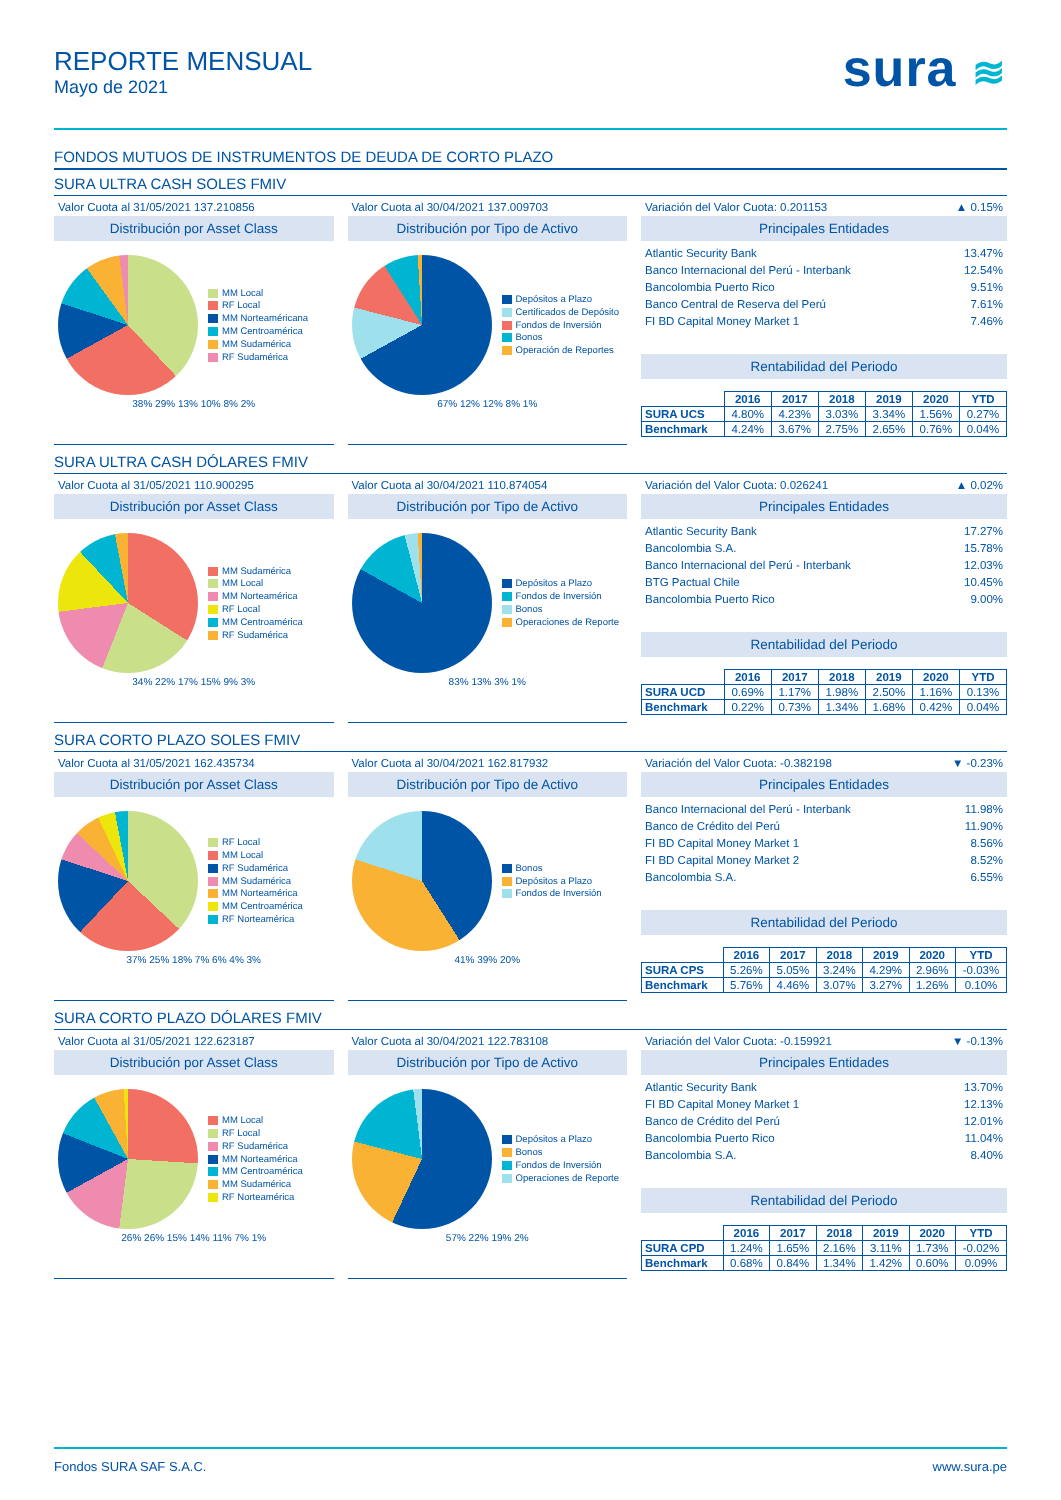REPORTE MENSUAL
Mayo de 2021
sura ≋
FONDOS MUTUOS DE INSTRUMENTOS DE DEUDA DE CORTO PLAZO
SURA ULTRA CASH SOLES FMIV
Valor Cuota al 31/05/2021 137.210856
Distribución por Asset Class
MM Local
RF Local
MM Norteaméricana
MM Centroamérica
MM Sudamérica
RF Sudamérica
38% 29% 13% 10% 8% 2%
Valor Cuota al 30/04/2021 137.009703
Distribución por Tipo de Activo
Depósitos a Plazo
Certificados de Depósito
Fondos de Inversión
Bonos
Operación de Reportes
67% 12% 12% 8% 1%
Variación del Valor Cuota: 0.201153 ▲ 0.15%
Principales Entidades
Atlantic Security Bank 13.47%
Banco Internacional del Perú - Interbank 12.54%
Bancolombia Puerto Rico 9.51%
Banco Central de Reserva del Perú 7.61%
FI BD Capital Money Market 1 7.46%
Rentabilidad del Periodo
| | 2016 | 2017 | 2018 | 2019 | 2020 | YTD |
| SURA UCS | 4.80% | 4.23% | 3.03% | 3.34% | 1.56% | 0.27% |
| Benchmark | 4.24% | 3.67% | 2.75% | 2.65% | 0.76% | 0.04% |
SURA ULTRA CASH DÓLARES FMIV
Valor Cuota al 31/05/2021 110.900295
Distribución por Asset Class
MM Sudamérica
MM Local
MM Norteamérica
RF Local
MM Centroamérica
RF Sudamérica
34% 22% 17% 15% 9% 3%
Valor Cuota al 30/04/2021 110.874054
Distribución por Tipo de Activo
Depósitos a Plazo
Fondos de Inversión
Bonos
Operaciones de Reporte
83% 13% 3% 1%
Variación del Valor Cuota: 0.026241 ▲ 0.02%
Principales Entidades
Atlantic Security Bank 17.27%
Bancolombia S.A. 15.78%
Banco Internacional del Perú - Interbank 12.03%
BTG Pactual Chile 10.45%
Bancolombia Puerto Rico 9.00%
Rentabilidad del Periodo
| | 2016 | 2017 | 2018 | 2019 | 2020 | YTD |
| SURA UCD | 0.69% | 1.17% | 1.98% | 2.50% | 1.16% | 0.13% |
| Benchmark | 0.22% | 0.73% | 1.34% | 1.68% | 0.42% | 0.04% |
SURA CORTO PLAZO SOLES FMIV
Valor Cuota al 31/05/2021 162.435734
Distribución por Asset Class
RF Local
MM Local
RF Sudamérica
MM Sudamérica
MM Norteamérica
MM Centroamérica
RF Norteamérica
37% 25% 18% 7% 6% 4% 3%
Valor Cuota al 30/04/2021 162.817932
Distribución por Tipo de Activo
Bonos
Depósitos a Plazo
Fondos de Inversión
41% 39% 20%
Variación del Valor Cuota: -0.382198 ▼ -0.23%
Principales Entidades
Banco Internacional del Perú - Interbank 11.98%
Banco de Crédito del Perú 11.90%
FI BD Capital Money Market 1 8.56%
FI BD Capital Money Market 2 8.52%
Bancolombia S.A. 6.55%
Rentabilidad del Periodo
| | 2016 | 2017 | 2018 | 2019 | 2020 | YTD |
| SURA CPS | 5.26% | 5.05% | 3.24% | 4.29% | 2.96% | -0.03% |
| Benchmark | 5.76% | 4.46% | 3.07% | 3.27% | 1.26% | 0.10% |
SURA CORTO PLAZO DÓLARES FMIV
Valor Cuota al 31/05/2021 122.623187
Distribución por Asset Class
MM Local
RF Local
RF Sudamérica
MM Norteamérica
MM Centroamérica
MM Sudamérica
RF Norteamérica
26% 26% 15% 14% 11% 7% 1%
Valor Cuota al 30/04/2021 122.783108
Distribución por Tipo de Activo
Depósitos a Plazo
Bonos
Fondos de Inversión
Operaciones de Reporte
57% 22% 19% 2%
Variación del Valor Cuota: -0.159921 ▼ -0.13%
Principales Entidades
Atlantic Security Bank 13.70%
FI BD Capital Money Market 1 12.13%
Banco de Crédito del Perú 12.01%
Bancolombia Puerto Rico 11.04%
Bancolombia S.A. 8.40%
Rentabilidad del Periodo
| | 2016 | 2017 | 2018 | 2019 | 2020 | YTD |
| SURA CPD | 1.24% | 1.65% | 2.16% | 3.11% | 1.73% | -0.02% |
| Benchmark | 0.68% | 0.84% | 1.34% | 1.42% | 0.60% | 0.09% |
Fondos SURA SAF S.A.C. www.sura.pe